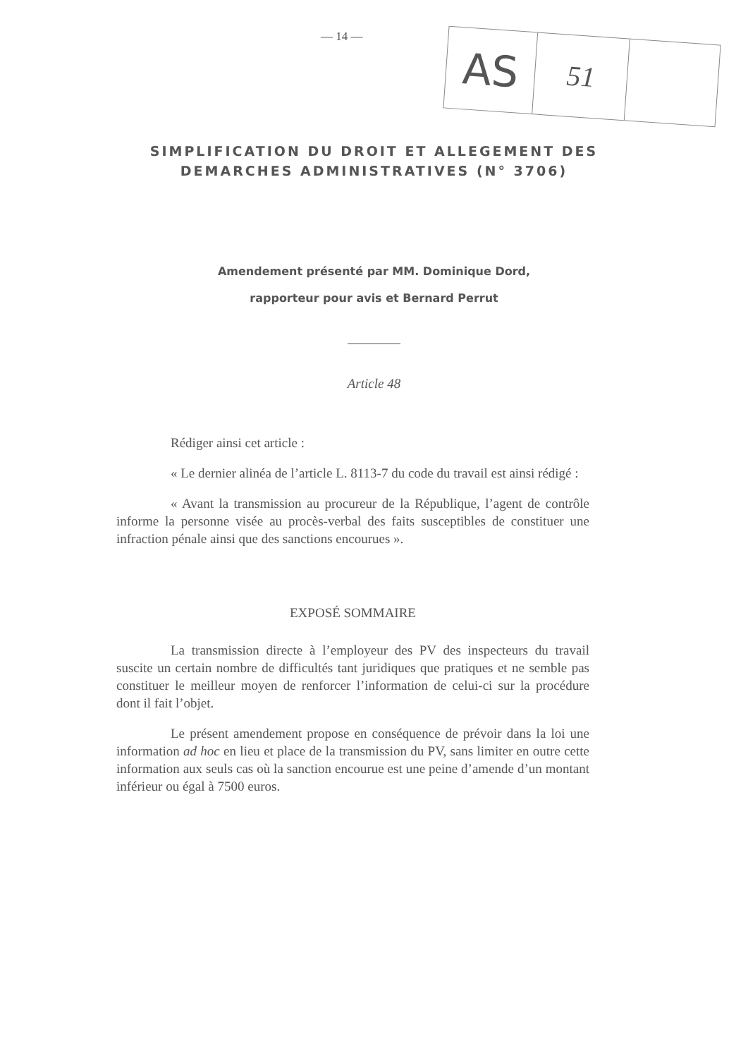— 14 —
AS
51
SIMPLIFICATION DU DROIT ET ALLEGEMENT DES
DEMARCHES ADMINISTRATIVES (N° 3706)
Amendement présenté par MM. Dominique Dord,
rapporteur pour avis et Bernard Perrut
Article 48
Rédiger ainsi cet article :
« Le dernier alinéa de l’article L. 8113-7 du code du travail est ainsi rédigé :
« Avant la transmission au procureur de la République, l’agent de contrôle informe la personne visée au procès-verbal des faits susceptibles de constituer une infraction pénale ainsi que des sanctions encourues ».
EXPOSÉ SOMMAIRE
La transmission directe à l’employeur des PV des inspecteurs du travail suscite un certain nombre de difficultés tant juridiques que pratiques et ne semble pas constituer le meilleur moyen de renforcer l’information de celui-ci sur la procédure dont il fait l’objet.
Le présent amendement propose en conséquence de prévoir dans la loi une information ad hoc en lieu et place de la transmission du PV, sans limiter en outre cette information aux seuls cas où la sanction encourue est une peine d’amende d’un montant inférieur ou égal à 7500 euros.